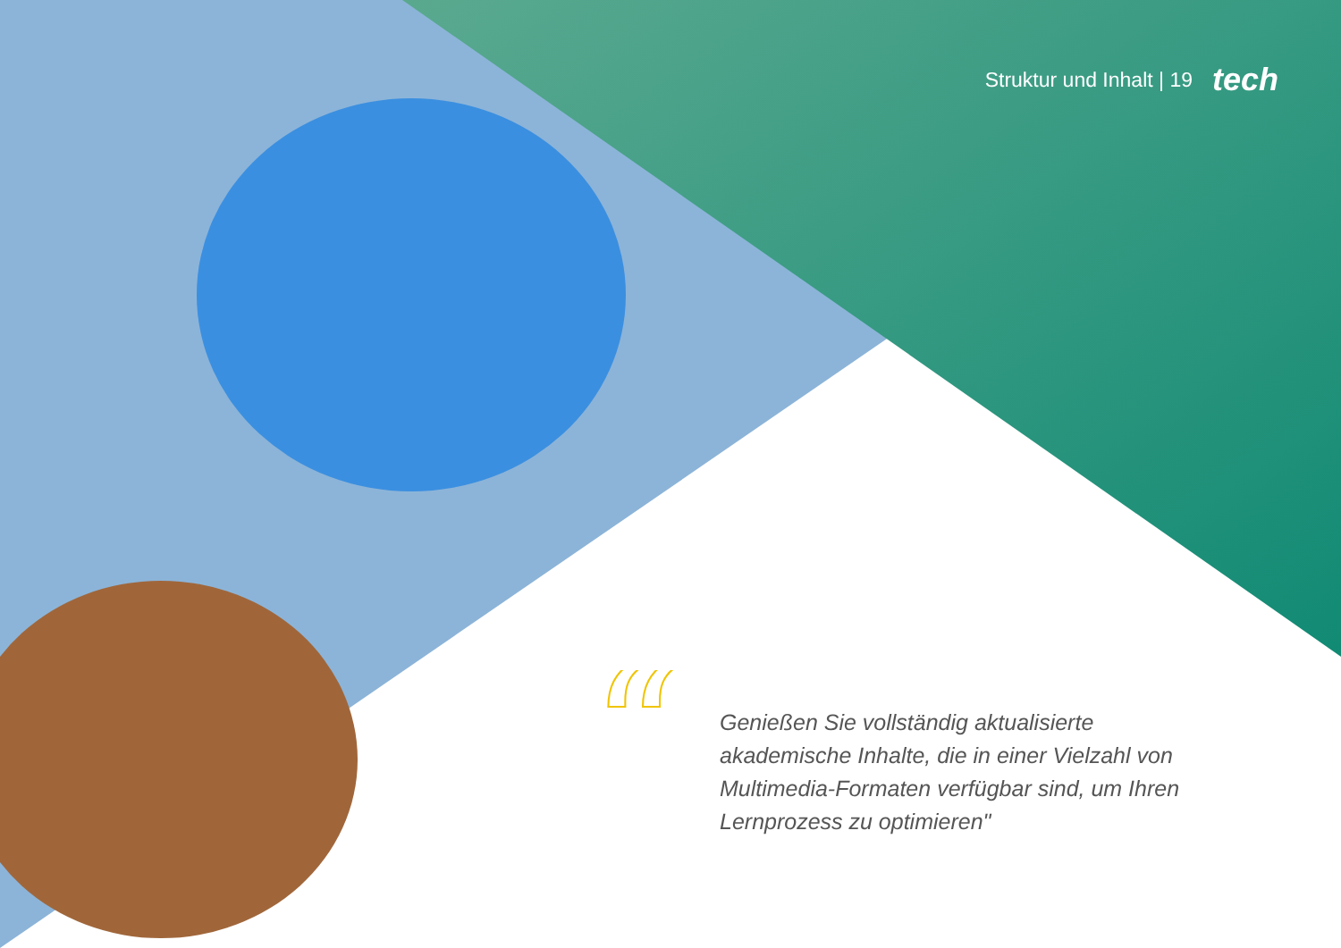Struktur und Inhalt | 19 tech
“
Genießen Sie vollständig aktualisierte akademische Inhalte, die in einer Vielzahl von Multimedia-Formaten verfügbar sind, um Ihren Lernprozess zu optimieren"